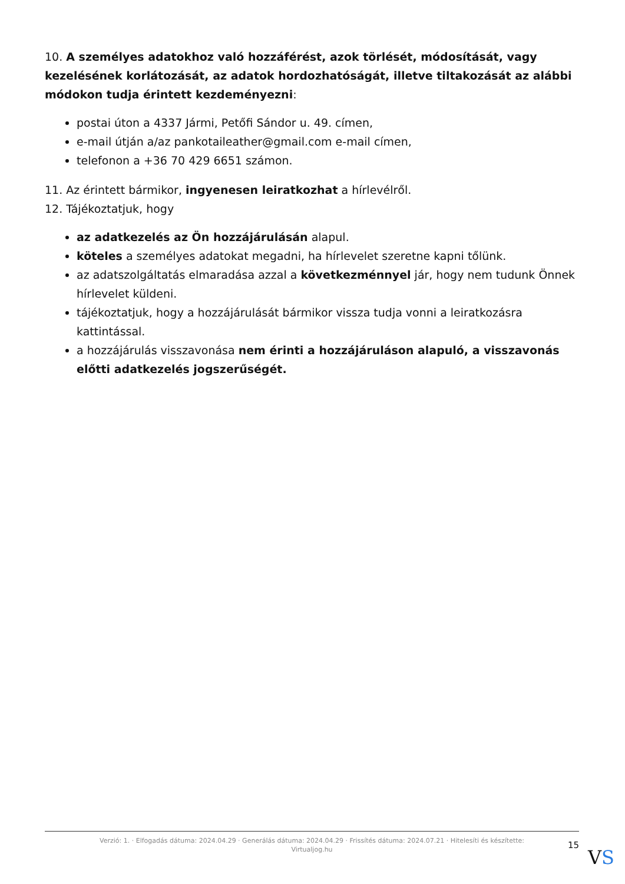10. A személyes adatokhoz való hozzáférést, azok törlését, módosítását, vagy kezelésének korlátozását, az adatok hordozhatóságát, illetve tiltakozását az alábbi módokon tudja érintett kezdeményezni:
postai úton a 4337 Jármi, Petőfi Sándor u. 49. címen,
e-mail útján a/az pankotaileather@gmail.com e-mail címen,
telefonon a +36 70 429 6651 számon.
11. Az érintett bármikor, ingyenesen leiratkozhat a hírlevélről.
12. Tájékoztatjuk, hogy
az adatkezelés az Ön hozzájárulásán alapul.
köteles a személyes adatokat megadni, ha hírlevelet szeretne kapni tőlünk.
az adatszolgáltatás elmaradása azzal a következménnyel jár, hogy nem tudunk Önnek hírlevelet küldeni.
tájékoztatjuk, hogy a hozzájárulását bármikor vissza tudja vonni a leiratkozásra kattintással.
a hozzájárulás visszavonása nem érinti a hozzájáruláson alapuló, a visszavonás előtti adatkezelés jogszerűségét.
Verzió: 1. · Elfogadás dátuma: 2024.04.29 · Generálás dátuma: 2024.04.29 · Frissítés dátuma: 2024.07.21 · Hitelesíti és készítette:
Virtualjog.hu
15
VS